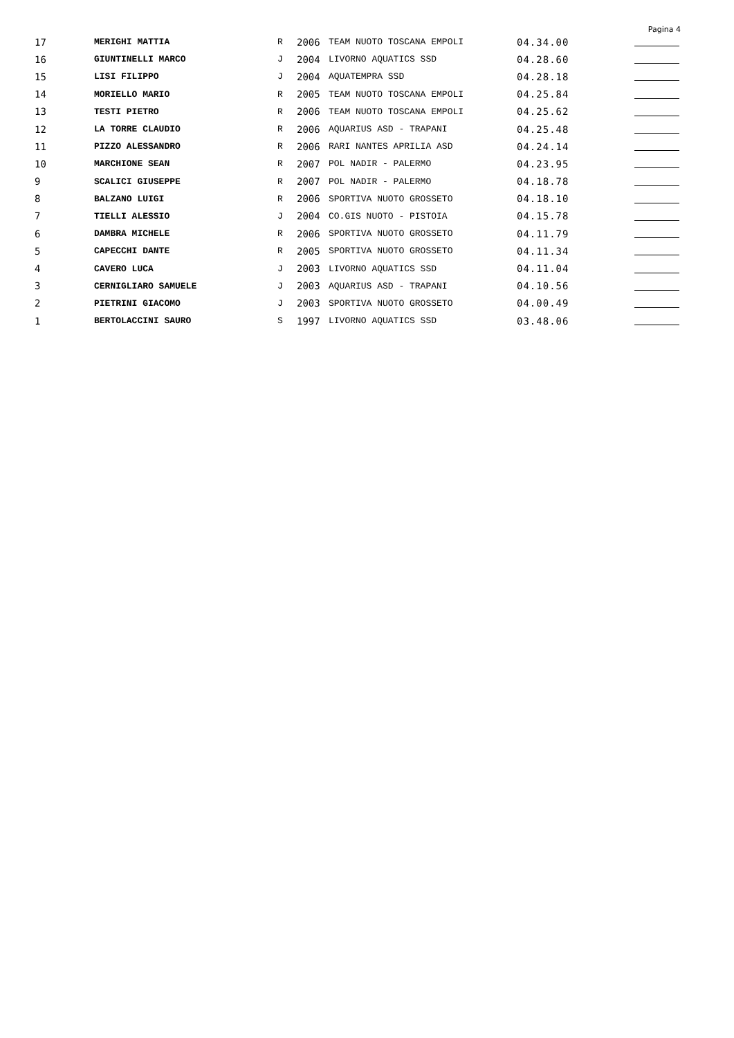Pagina 4
| 17 | MERIGHI MATTIA | R | 2006 | TEAM NUOTO TOSCANA EMPOLI | 04.34.00 | |
| 16 | GIUNTINELLI MARCO | J | 2004 | LIVORNO AQUATICS SSD | 04.28.60 | |
| 15 | LISI FILIPPO | J | 2004 | AQUATEMPRA SSD | 04.28.18 | |
| 14 | MORIELLO MARIO | R | 2005 | TEAM NUOTO TOSCANA EMPOLI | 04.25.84 | |
| 13 | TESTI PIETRO | R | 2006 | TEAM NUOTO TOSCANA EMPOLI | 04.25.62 | |
| 12 | LA TORRE CLAUDIO | R | 2006 | AQUARIUS ASD - TRAPANI | 04.25.48 | |
| 11 | PIZZO ALESSANDRO | R | 2006 | RARI NANTES APRILIA ASD | 04.24.14 | |
| 10 | MARCHIONE SEAN | R | 2007 | POL NADIR - PALERMO | 04.23.95 | |
| 9 | SCALICI GIUSEPPE | R | 2007 | POL NADIR - PALERMO | 04.18.78 | |
| 8 | BALZANO LUIGI | R | 2006 | SPORTIVA NUOTO GROSSETO | 04.18.10 | |
| 7 | TIELLI ALESSIO | J | 2004 | CO.GIS NUOTO - PISTOIA | 04.15.78 | |
| 6 | DAMBRA MICHELE | R | 2006 | SPORTIVA NUOTO GROSSETO | 04.11.79 | |
| 5 | CAPECCHI DANTE | R | 2005 | SPORTIVA NUOTO GROSSETO | 04.11.34 | |
| 4 | CAVERO LUCA | J | 2003 | LIVORNO AQUATICS SSD | 04.11.04 | |
| 3 | CERNIGLIARO SAMUELE | J | 2003 | AQUARIUS ASD - TRAPANI | 04.10.56 | |
| 2 | PIETRINI GIACOMO | J | 2003 | SPORTIVA NUOTO GROSSETO | 04.00.49 | |
| 1 | BERTOLACCINI SAURO | S | 1997 | LIVORNO AQUATICS SSD | 03.48.06 | |